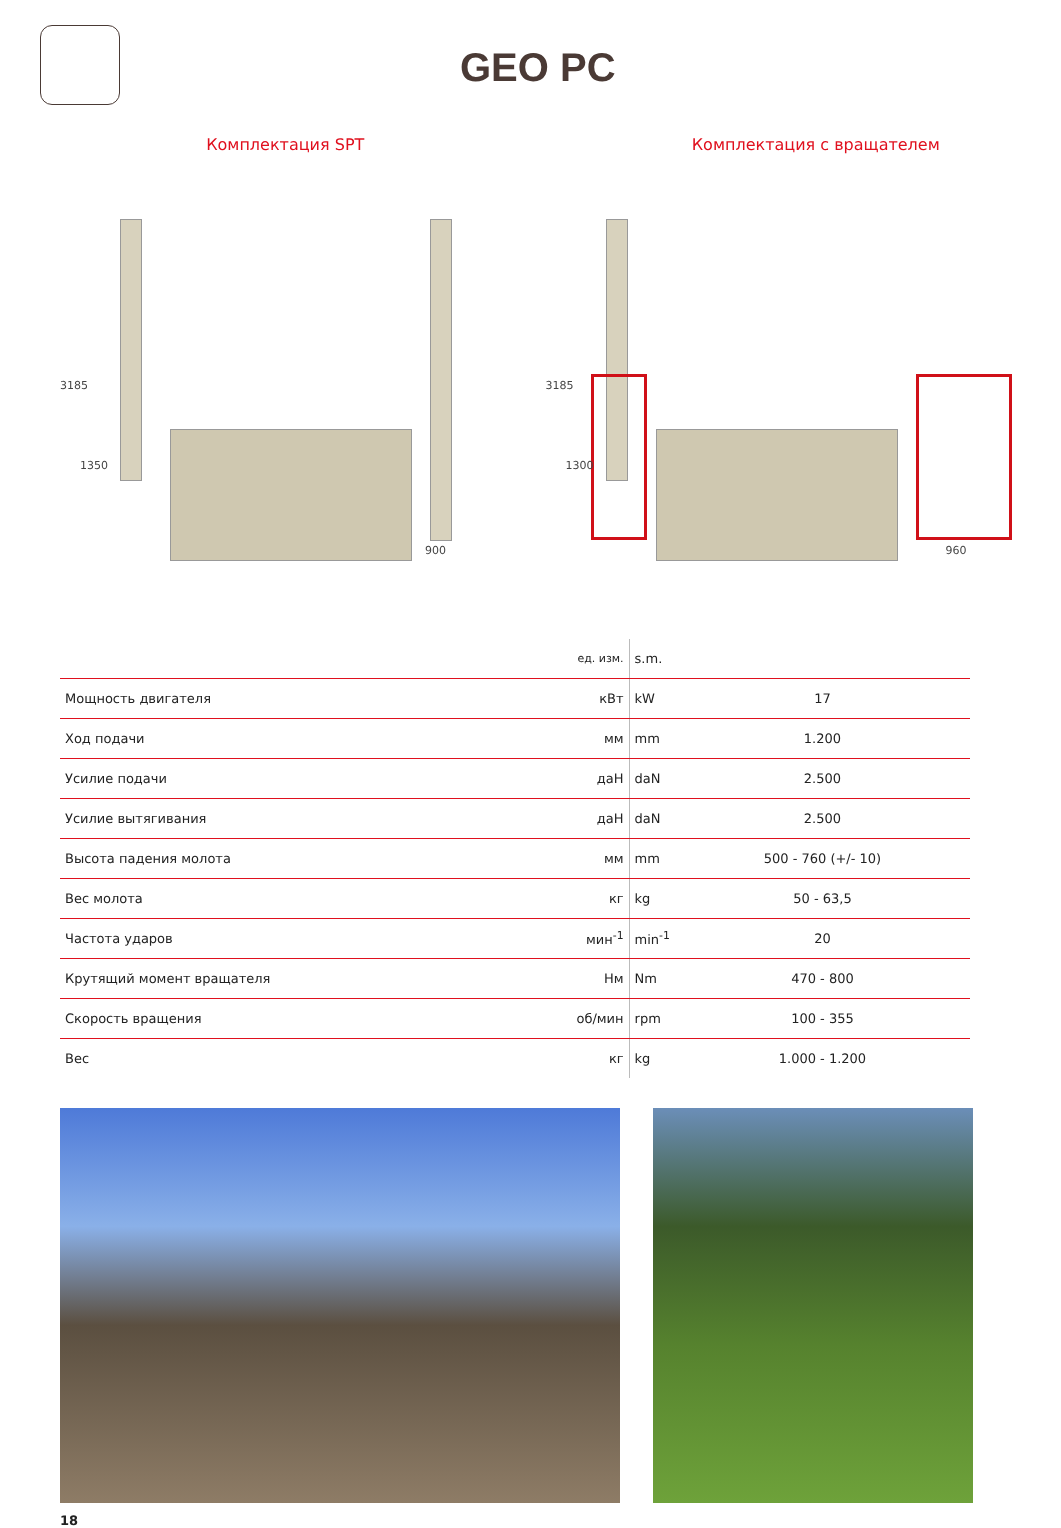GEO PC
Комплектация SPT Комплектация с вращателем
3185
1350
900
3185
1300
960
| | ед. изм. | s.m. | |
| Мощность двигателя | кВт | kW | 17 |
| Ход подачи | мм | mm | 1.200 |
| Усилие подачи | даН | daN | 2.500 |
| Усилие вытягивания | даН | daN | 2.500 |
| Высота падения молота | мм | mm | 500 - 760 (+/- 10) |
| Вес молота | кг | kg | 50 - 63,5 |
| Частота ударов | мин<sup>-1</sup> | min<sup>-1</sup> | 20 |
| Крутящий момент вращателя | Нм | Nm | 470 - 800 |
| Скорость вращения | об/мин | rpm | 100 - 355 |
| Вес | кг | kg | 1.000 - 1.200 |
18